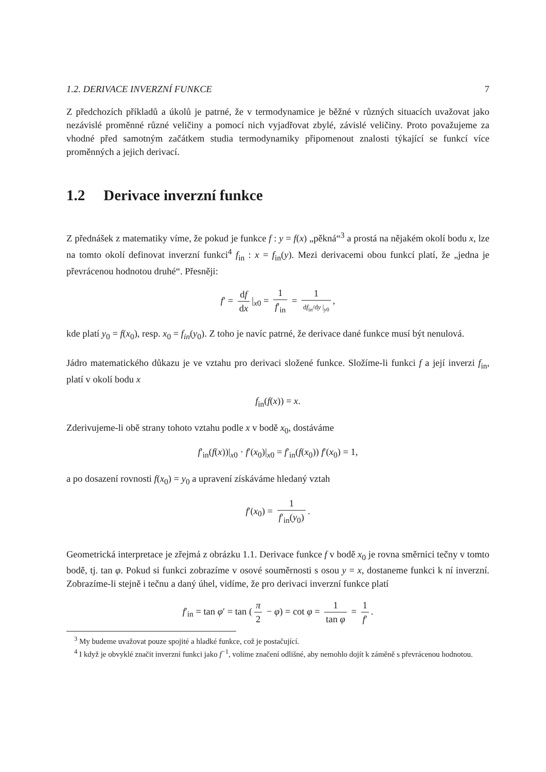1.2. DERIVACE INVERZNÍ FUNKCE 7
Z předchozích příkladů a úkolů je patrné, že v termodynamice je běžné v různých situacích uvažovat jako nezávislé proměnné různé veličiny a pomocí nich vyjadřovat zbylé, závislé veličiny. Proto považujeme za vhodné před samotným začátkem studia termodynamiky připomenout znalosti týkající se funkcí více proměnných a jejich derivací.
1.2 Derivace inverzní funkce
Z přednášek z matematiky víme, že pokud je funkce f : y = f(x) „pěkná“<sup>3</sup> a prostá na nějakém okolí bodu x, lze na tomto okolí definovat inverzní funkci<sup>4</sup> f<sub>in</sub> : x = f<sub>in</sub>(y). Mezi derivacemi obou funkcí platí, že „jedna je převrácenou hodnotou druhé“. Přesněji:
f′ = df dx |<sub>x0</sub> = 1 f′<sub>in</sub> = 1 df<sub>in</sub>/dy |<sub>y0</sub>,
kde platí y<sub>0</sub> = f(x<sub>0</sub>), resp. x<sub>0</sub> = f<sub>in</sub>(y<sub>0</sub>). Z toho je navíc patrné, že derivace dané funkce musí být nenulová.
Jádro matematického důkazu je ve vztahu pro derivaci složené funkce. Složíme-li funkci f a její inverzi f<sub>in</sub>, platí v okolí bodu x
f<sub>in</sub>(f(x)) = x.
Zderivujeme-li obě strany tohoto vztahu podle x v bodě x<sub>0</sub>, dostáváme
f′<sub>in</sub>(f(x))|<sub>x0</sub> · f′(x<sub>0</sub>)|<sub>x0</sub> = f′<sub>in</sub>(f(x<sub>0</sub>)) f′(x<sub>0</sub>) = 1,
a po dosazení rovnosti f(x<sub>0</sub>) = y<sub>0</sub> a upravení získáváme hledaný vztah
f′(x<sub>0</sub>) = 1 f′<sub>in</sub>(y<sub>0</sub>).
Geometrická interpretace je zřejmá z obrázku 1.1. Derivace funkce f v bodě x<sub>0</sub> je rovna směrnici tečny v tomto bodě, tj. tan φ. Pokud si funkci zobrazíme v osové souměrnosti s osou y = x, dostaneme funkci k ní inverzní. Zobrazíme-li stejně i tečnu a daný úhel, vidíme, že pro derivaci inverzní funkce platí
f′<sub>in</sub> = tan φ′ = tan (π 2 − φ) = cot φ = 1 tan φ = 1 f′.
<sup>3</sup> My budeme uvažovat pouze spojité a hladké funkce, což je postačující.
<sup>4</sup> I když je obvyklé značit inverzní funkci jako f<sup>−1</sup>, volíme značení odlišné, aby nemohlo dojít k záměně s převrácenou hodnotou.